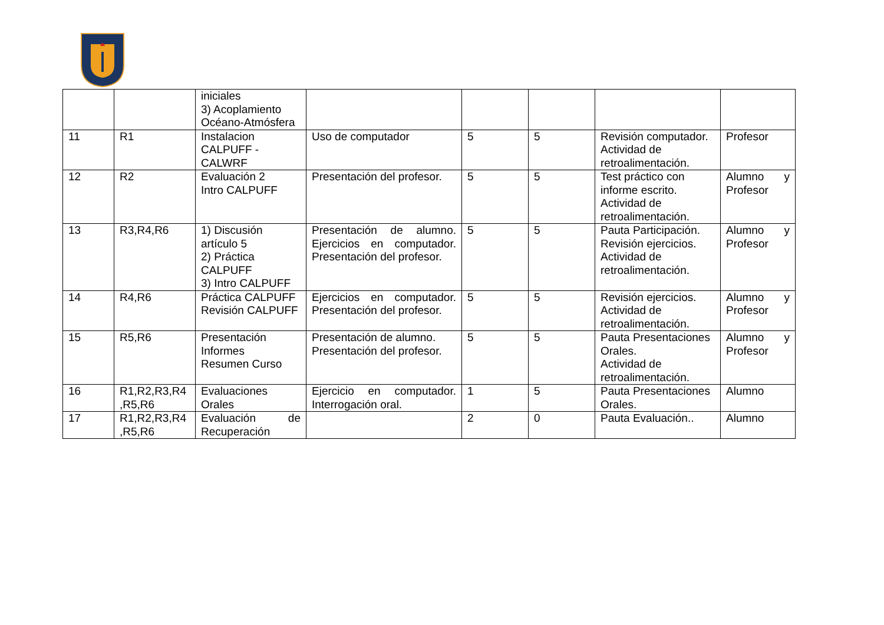| | | iniciales 3) Acoplamiento Océano-Atmósfera | | | | | |
| 11 | R1 | Instalacion CALPUFF - CALWRF | Uso de computador | 5 | 5 | Revisión computador. Actividad de retroalimentación. | Profesor |
| 12 | R2 | Evaluación 2 Intro CALPUFF | Presentación del profesor. | 5 | 5 | Test práctico con informe escrito. Actividad de retroalimentación. | Alumno y Profesor |
| 13 | R3,R4,R6 | 1) Discusión artículo 5 2) Práctica CALPUFF 3) Intro CALPUFF | Presentación de alumno. Ejercicios en computador. Presentación del profesor. | 5 | 5 | Pauta Participación. Revisión ejercicios. Actividad de retroalimentación. | Alumno y Profesor |
| 14 | R4,R6 | Práctica CALPUFF Revisión CALPUFF | Ejercicios en computador. Presentación del profesor. | 5 | 5 | Revisión ejercicios. Actividad de retroalimentación. | Alumno y Profesor |
| 15 | R5,R6 | Presentación Informes Resumen Curso | Presentación de alumno. Presentación del profesor. | 5 | 5 | Pauta Presentaciones Orales. Actividad de retroalimentación. | Alumno y Profesor |
| 16 | R1,R2,R3,R4 ,R5,R6 | Evaluaciones Orales | Ejercicio en computador. Interrogación oral. | 1 | 5 | Pauta Presentaciones Orales. | Alumno |
| 17 | R1,R2,R3,R4 ,R5,R6 | Evaluación de Recuperación | | 2 | 0 | Pauta Evaluación.. | Alumno |